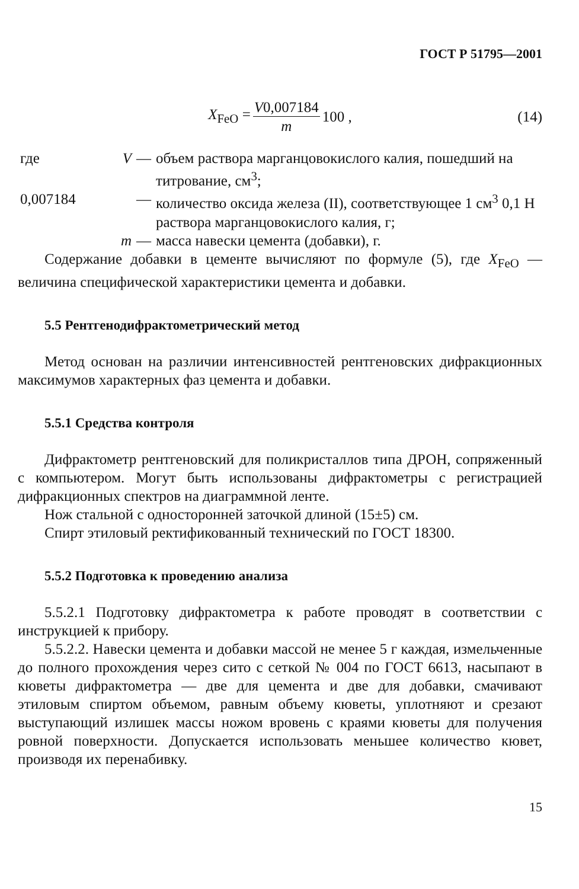ГОСТ Р 51795—2001
X<sub>FeO</sub> = V0,007184 m 100 , (14)
| где | V | — | объем раствора марганцовокислого калия, пошедший на титрование, см<sup>3</sup>; |
| 0,007184 | | — | количество оксида железа (II), соответствующее 1 см<sup>3</sup> 0,1 Н раствора марганцовокислого калия, г; |
| | m | — | масса навески цемента (добавки), г. |
Содержание добавки в цементе вычисляют по формуле (5), где X<sub>FeO</sub> — величина специфической характеристики цемента и добавки.
5.5 Рентгенодифрактометрический метод
Метод основан на различии интенсивностей рентгеновских дифракционных максимумов характерных фаз цемента и добавки.
5.5.1 Средства контроля
Дифрактометр рентгеновский для поликристаллов типа ДРОН, сопряженный с компьютером. Могут быть использованы дифрактометры с регистрацией дифракционных спектров на диаграммной ленте.
Нож стальной с односторонней заточкой длиной (15±5) см.
Спирт этиловый ректификованный технический по ГОСТ 18300.
5.5.2 Подготовка к проведению анализа
5.5.2.1 Подготовку дифрактометра к работе проводят в соответствии с инструкцией к прибору.
5.5.2.2. Навески цемента и добавки массой не менее 5 г каждая, измельченные до полного прохождения через сито с сеткой № 004 по ГОСТ 6613, насыпают в кюветы дифрактометра — две для цемента и две для добавки, смачивают этиловым спиртом объемом, равным объему кюветы, уплотняют и срезают выступающий излишек массы ножом вровень с краями кюветы для получения ровной поверхности. Допускается использовать меньшее количество кювет, производя их перенабивку.
15